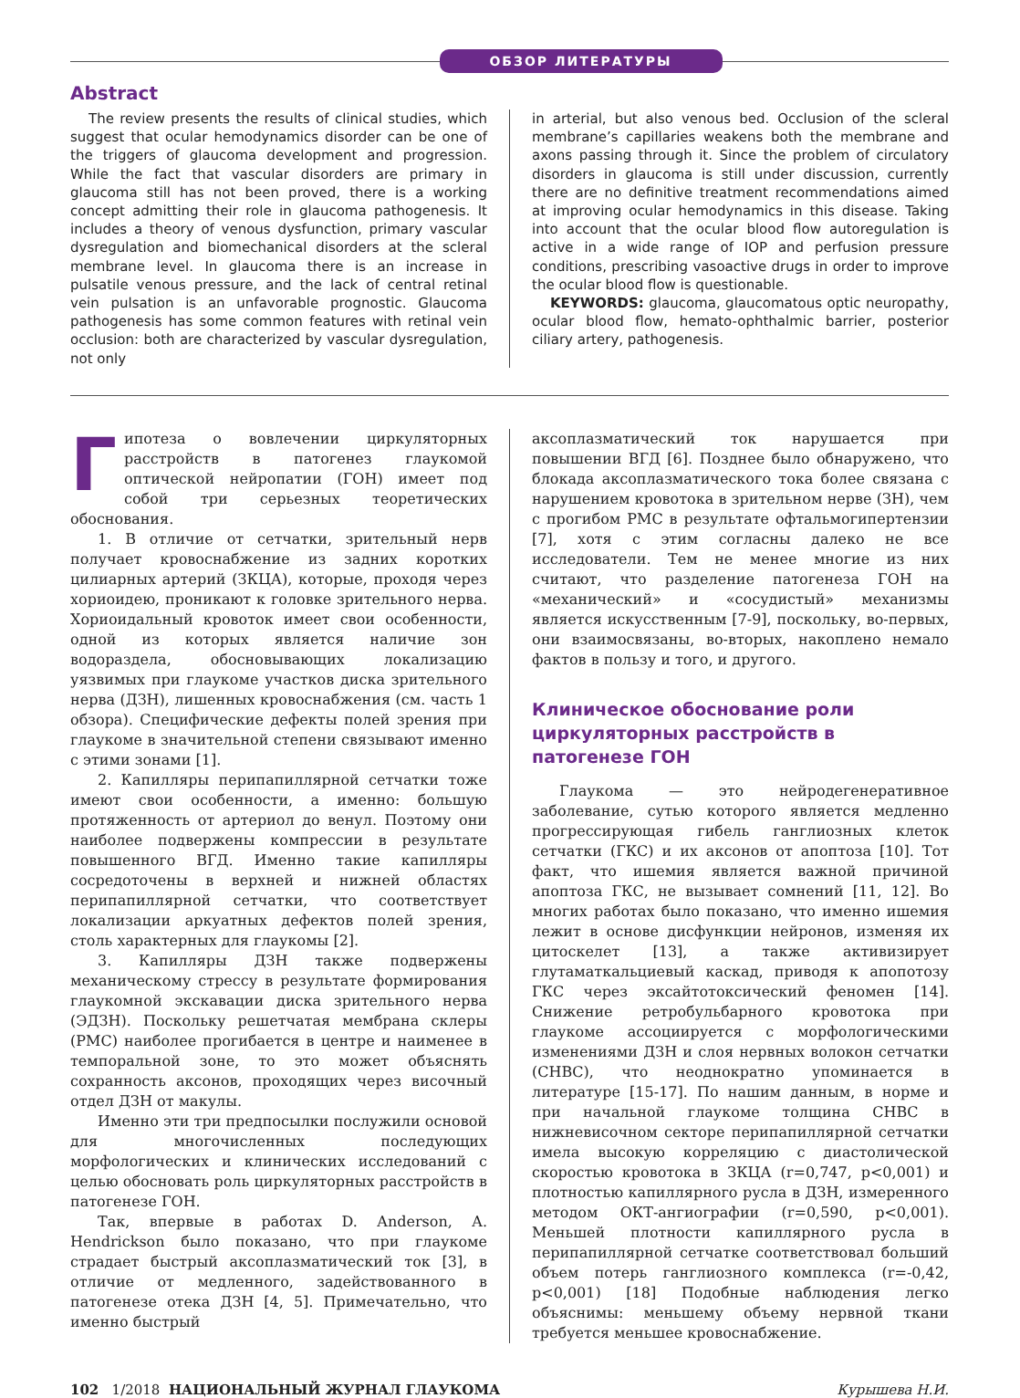ОБЗОР ЛИТЕРАТУРЫ
Abstract
The review presents the results of clinical studies, which suggest that ocular hemodynamics disorder can be one of the triggers of glaucoma development and progression. While the fact that vascular disorders are primary in glaucoma still has not been proved, there is a working concept admitting their role in glaucoma pathogenesis. It includes a theory of venous dysfunction, primary vascular dysregulation and biomechanical disorders at the scleral membrane level. In glaucoma there is an increase in pulsatile venous pressure, and the lack of central retinal vein pulsation is an unfavorable prognostic. Glaucoma pathogenesis has some common features with retinal vein occlusion: both are characterized by vascular dysregulation, not only
in arterial, but also venous bed. Occlusion of the scleral membrane’s capillaries weakens both the membrane and axons passing through it. Since the problem of circulatory disorders in glaucoma is still under discussion, currently there are no definitive treatment recommendations aimed at improving ocular hemodynamics in this disease. Taking into account that the ocular blood flow autoregulation is active in a wide range of IOP and perfusion pressure conditions, prescribing vasoactive drugs in order to improve the ocular blood flow is questionable.
KEYWORDS: glaucoma, glaucomatous optic neuropathy, ocular blood flow, hemato-ophthalmic barrier, posterior ciliary artery, pathogenesis.
Гипотеза о вовлечении циркуляторных расстройств в патогенез глаукомой оптической нейропатии (ГОН) имеет под собой три серьезных теоретических обоснования.
1. В отличие от сетчатки, зрительный нерв получает кровоснабжение из задних коротких цилиарных артерий (ЗКЦА), которые, проходя через хориоидею, проникают к головке зрительного нерва. Хориоидальный кровоток имеет свои особенности, одной из которых является наличие зон водораздела, обосновывающих локализацию уязвимых при глаукоме участков диска зрительного нерва (ДЗН), лишенных кровоснабжения (см. часть 1 обзора). Специфические дефекты полей зрения при глаукоме в значительной степени связывают именно с этими зонами [1].
2. Капилляры перипапиллярной сетчатки тоже имеют свои особенности, а именно: большую протяженность от артериол до венул. Поэтому они наиболее подвержены компрессии в результате повышенного ВГД. Именно такие капилляры сосредоточены в верхней и нижней областях перипапиллярной сетчатки, что соответствует локализации аркуатных дефектов полей зрения, столь характерных для глаукомы [2].
3. Капилляры ДЗН также подвержены механическому стрессу в результате формирования глаукомной экскавации диска зрительного нерва (ЭДЗН). Поскольку решетчатая мембрана склеры (РМС) наиболее прогибается в центре и наименее в темпоральной зоне, то это может объяснять сохранность аксонов, проходящих через височный отдел ДЗН от макулы.
Именно эти три предпосылки послужили основой для многочисленных последующих морфологических и клинических исследований с целью обосновать роль циркуляторных расстройств в патогенезе ГОН.
Так, впервые в работах D. Anderson, A. Hendrickson было показано, что при глаукоме страдает быстрый аксоплазматический ток [3], в отличие от медленного, задействованного в патогенезе отека ДЗН [4, 5]. Примечательно, что именно быстрый
аксоплазматический ток нарушается при повышении ВГД [6]. Позднее было обнаружено, что блокада аксоплазматического тока более связана с нарушением кровотока в зрительном нерве (ЗН), чем с прогибом РМС в результате офтальмогипертензии [7], хотя с этим согласны далеко не все исследователи. Тем не менее многие из них считают, что разделение патогенеза ГОН на «механический» и «сосудистый» механизмы является искусственным [7-9], поскольку, во-первых, они взаимосвязаны, во-вторых, накоплено немало фактов в пользу и того, и другого.
Клиническое обоснование роли циркуляторных расстройств в патогенезе ГОН
Глаукома — это нейродегенеративное заболевание, сутью которого является медленно прогрессирующая гибель ганглиозных клеток сетчатки (ГКС) и их аксонов от апоптоза [10]. Тот факт, что ишемия является важной причиной апоптоза ГКС, не вызывает сомнений [11, 12]. Во многих работах было показано, что именно ишемия лежит в основе дисфункции нейронов, изменяя их цитоскелет [13], а также активизирует глутаматкальциевый каскад, приводя к апопотозу ГКС через эксайтотоксический феномен [14]. Снижение ретробульбарного кровотока при глаукоме ассоциируется с морфологическими изменениями ДЗН и слоя нервных волокон сетчатки (СНВС), что неоднократно упоминается в литературе [15-17]. По нашим данным, в норме и при начальной глаукоме толщина СНВС в нижневисочном секторе перипапиллярной сетчатки имела высокую корреляцию с диастолической скоростью кровотока в ЗКЦА (r=0,747, p<0,001) и плотностью капиллярного русла в ДЗН, измеренного методом ОКТ-ангиографии (r=0,590, p<0,001). Меньшей плотности капиллярного русла в перипапиллярной сетчатке соответствовал больший объем потерь ганглиозного комплекса (r=-0,42, p<0,001) [18] Подобные наблюдения легко объяснимы: меньшему объему нервной ткани требуется меньшее кровоснабжение.
102 1/2018 НАЦИОНАЛЬНЫЙ ЖУРНАЛ ГЛАУКОМА Курышева Н.И.